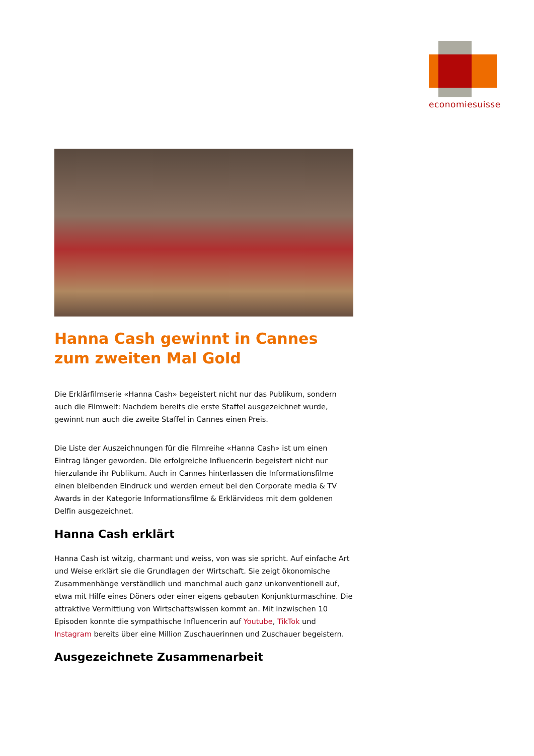economiesuisse
Hanna Cash gewinnt in Cannes zum zweiten Mal Gold
Die Erklärfilmserie «Hanna Cash» begeistert nicht nur das Publikum, sondern auch die Filmwelt: Nachdem bereits die erste Staffel ausgezeichnet wurde, gewinnt nun auch die zweite Staffel in Cannes einen Preis.
Die Liste der Auszeichnungen für die Filmreihe «Hanna Cash» ist um einen Eintrag länger geworden. Die erfolgreiche Influencerin begeistert nicht nur hierzulande ihr Publikum. Auch in Cannes hinterlassen die Informationsfilme einen bleibenden Eindruck und werden erneut bei den Corporate media & TV Awards in der Kategorie Informationsfilme & Erklärvideos mit dem goldenen Delfin ausgezeichnet.
Hanna Cash erklärt
Hanna Cash ist witzig, charmant und weiss, von was sie spricht. Auf einfache Art und Weise erklärt sie die Grundlagen der Wirtschaft. Sie zeigt ökonomische Zusammenhänge verständlich und manchmal auch ganz unkonventionell auf, etwa mit Hilfe eines Döners oder einer eigens gebauten Konjunkturmaschine. Die attraktive Vermittlung von Wirtschaftswissen kommt an. Mit inzwischen 10 Episoden konnte die sympathische Influencerin auf Youtube, TikTok und Instagram bereits über eine Million Zuschauerinnen und Zuschauer begeistern.
Ausgezeichnete Zusammenarbeit